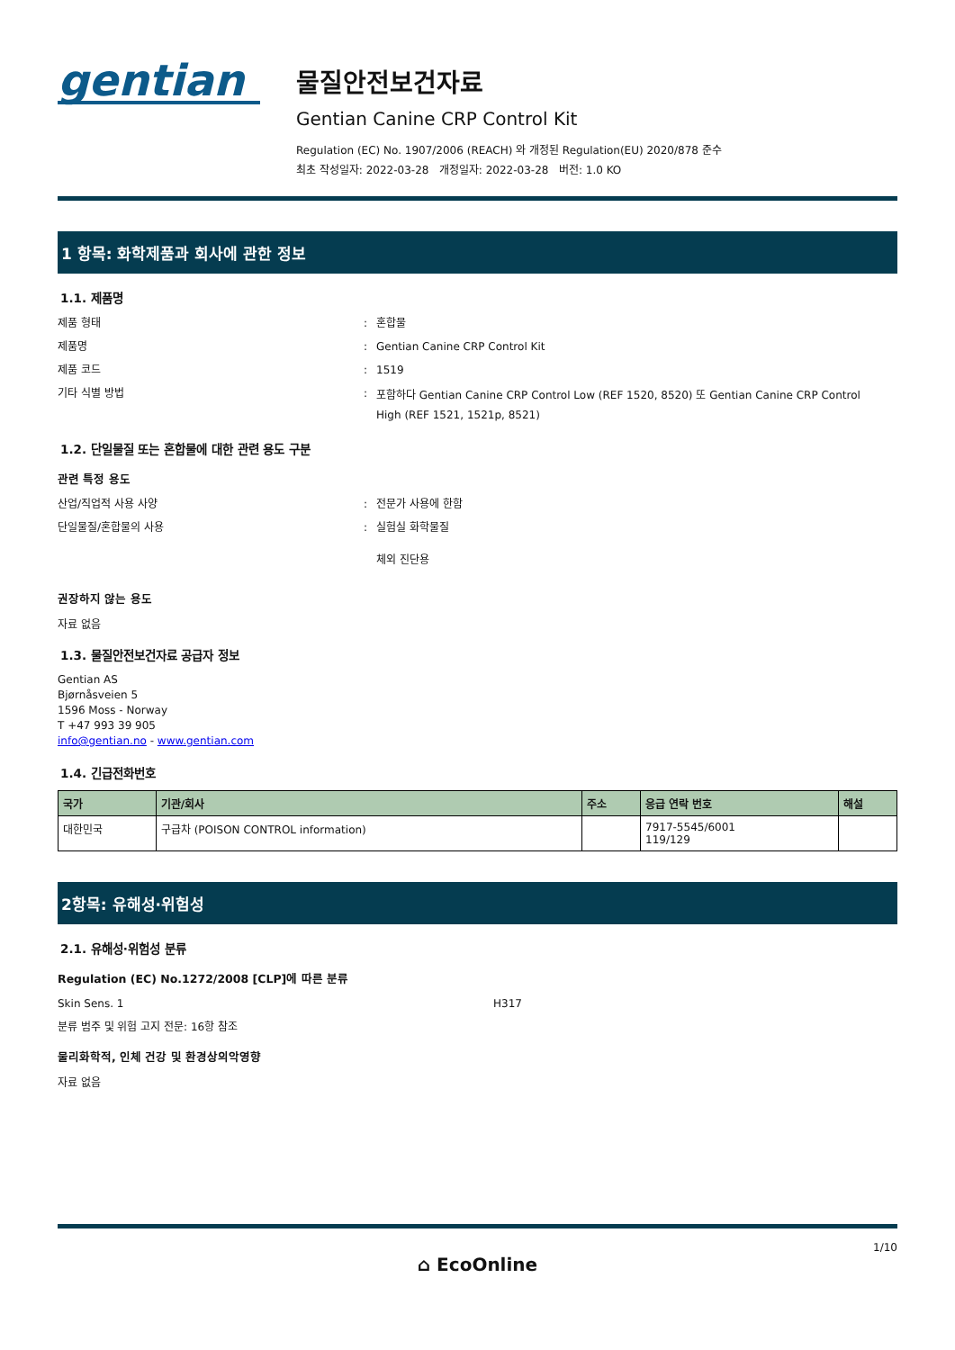gentian
물질안전보건자료
Gentian Canine CRP Control Kit
Regulation (EC) No. 1907/2006 (REACH) 와 개정된 Regulation(EU) 2020/878 준수
최초 작성일자: 2022-03-28 개정일자: 2022-03-28 버전: 1.0 KO
1 항목: 화학제품과 회사에 관한 정보
1.1. 제품명
제품 형태 : 혼합물
제품명 : Gentian Canine CRP Control Kit
제품 코드 : 1519
기타 식별 방법 :
포함하다 Gentian Canine CRP Control Low (REF 1520, 8520) 또 Gentian Canine CRP Control High (REF 1521, 1521p, 8521)
1.2. 단일물질 또는 혼합물에 대한 관련 용도 구분
관련 특정 용도
산업/직업적 사용 사양 : 전문가 사용에 한함
단일물질/혼합물의 사용 : 실험실 화학물질
체외 진단용
권장하지 않는 용도
자료 없음
1.3. 물질안전보건자료 공급자 정보
Gentian AS
Bjørnåsveien 5
1596 Moss - Norway
T +47 993 39 905
info@gentian.no - www.gentian.com
1.4. 긴급전화번호
| 국가 | 기관/회사 | 주소 | 응급 연락 번호 | 해설 |
| --- | --- | --- | --- | --- |
| 대한민국 | 구급차 (POISON CONTROL information) | | 7917-5545/6001 119/129 | |
2항목: 유해성·위험성
2.1. 유해성·위험성 분류
Regulation (EC) No.1272/2008 [CLP]에 따른 분류
Skin Sens. 1 H317
분류 범주 및 위험 고지 전문: 16항 참조
물리화학적, 인체 건강 및 환경상의악영향
자료 없음
1/10
⌂ EcoOnline